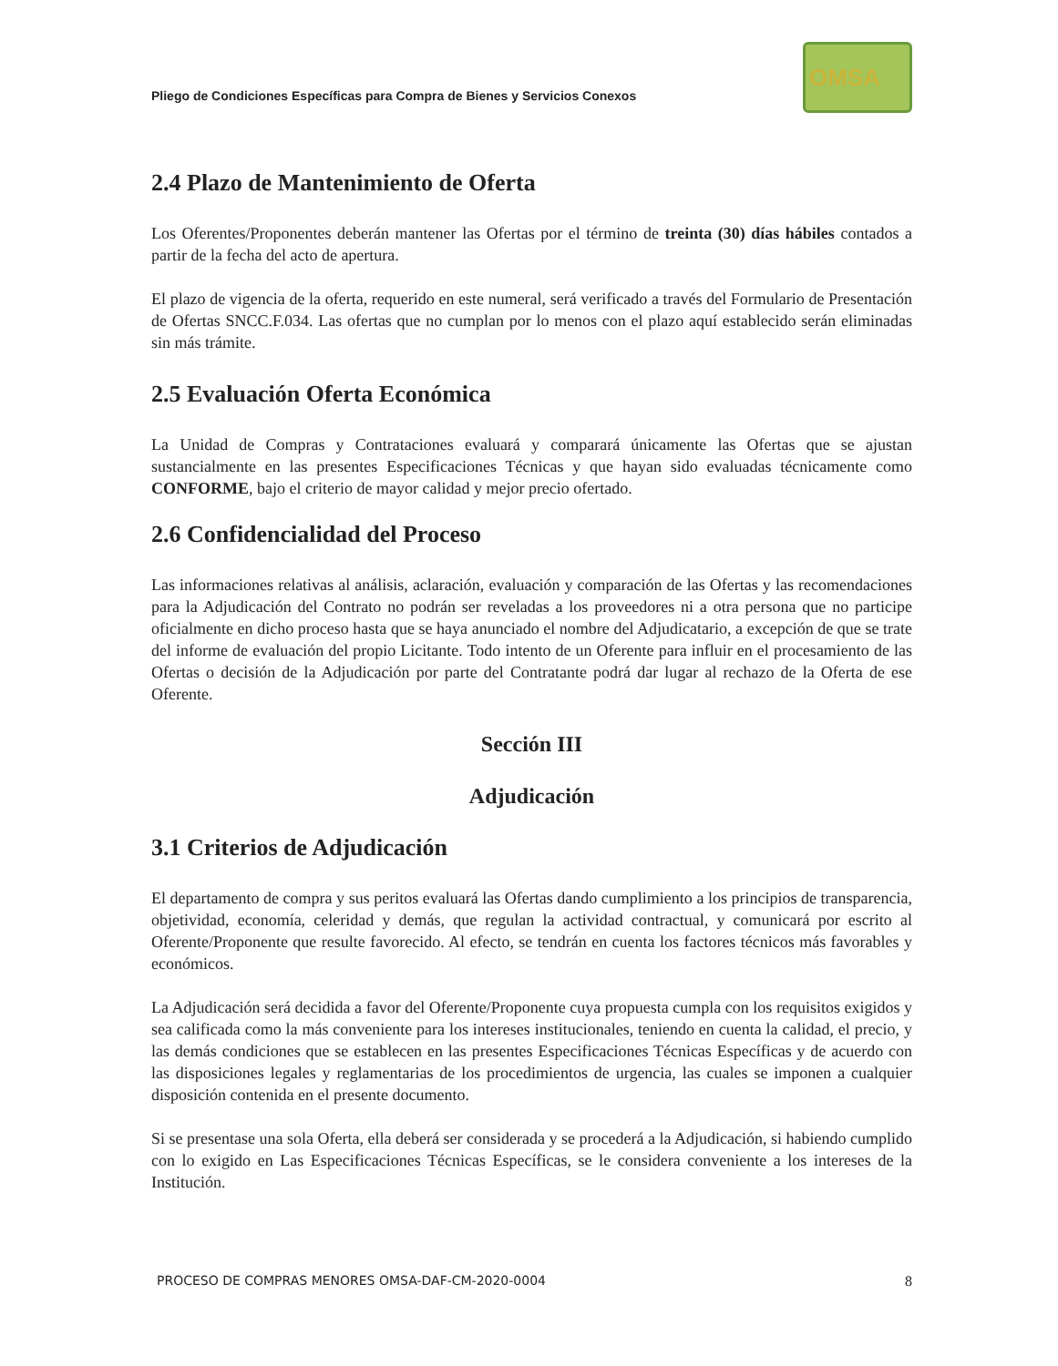Pliego de Condiciones Específicas para Compra de Bienes y Servicios Conexos
OMSA
2.4 Plazo de Mantenimiento de Oferta
Los Oferentes/Proponentes deberán mantener las Ofertas por el término de treinta (30) días hábiles contados a partir de la fecha del acto de apertura.
El plazo de vigencia de la oferta, requerido en este numeral, será verificado a través del Formulario de Presentación de Ofertas SNCC.F.034. Las ofertas que no cumplan por lo menos con el plazo aquí establecido serán eliminadas sin más trámite.
2.5 Evaluación Oferta Económica
La Unidad de Compras y Contrataciones evaluará y comparará únicamente las Ofertas que se ajustan sustancialmente en las presentes Especificaciones Técnicas y que hayan sido evaluadas técnicamente como CONFORME, bajo el criterio de mayor calidad y mejor precio ofertado.
2.6 Confidencialidad del Proceso
Las informaciones relativas al análisis, aclaración, evaluación y comparación de las Ofertas y las recomendaciones para la Adjudicación del Contrato no podrán ser reveladas a los proveedores ni a otra persona que no participe oficialmente en dicho proceso hasta que se haya anunciado el nombre del Adjudicatario, a excepción de que se trate del informe de evaluación del propio Licitante. Todo intento de un Oferente para influir en el procesamiento de las Ofertas o decisión de la Adjudicación por parte del Contratante podrá dar lugar al rechazo de la Oferta de ese Oferente.
Sección III
Adjudicación
3.1 Criterios de Adjudicación
El departamento de compra y sus peritos evaluará las Ofertas dando cumplimiento a los principios de transparencia, objetividad, economía, celeridad y demás, que regulan la actividad contractual, y comunicará por escrito al Oferente/Proponente que resulte favorecido. Al efecto, se tendrán en cuenta los factores técnicos más favorables y económicos.
La Adjudicación será decidida a favor del Oferente/Proponente cuya propuesta cumpla con los requisitos exigidos y sea calificada como la más conveniente para los intereses institucionales, teniendo en cuenta la calidad, el precio, y las demás condiciones que se establecen en las presentes Especificaciones Técnicas Específicas y de acuerdo con las disposiciones legales y reglamentarias de los procedimientos de urgencia, las cuales se imponen a cualquier disposición contenida en el presente documento.
Si se presentase una sola Oferta, ella deberá ser considerada y se procederá a la Adjudicación, si habiendo cumplido con lo exigido en Las Especificaciones Técnicas Específicas, se le considera conveniente a los intereses de la Institución.
PROCESO DE COMPRAS MENORES OMSA-DAF-CM-2020-0004 8